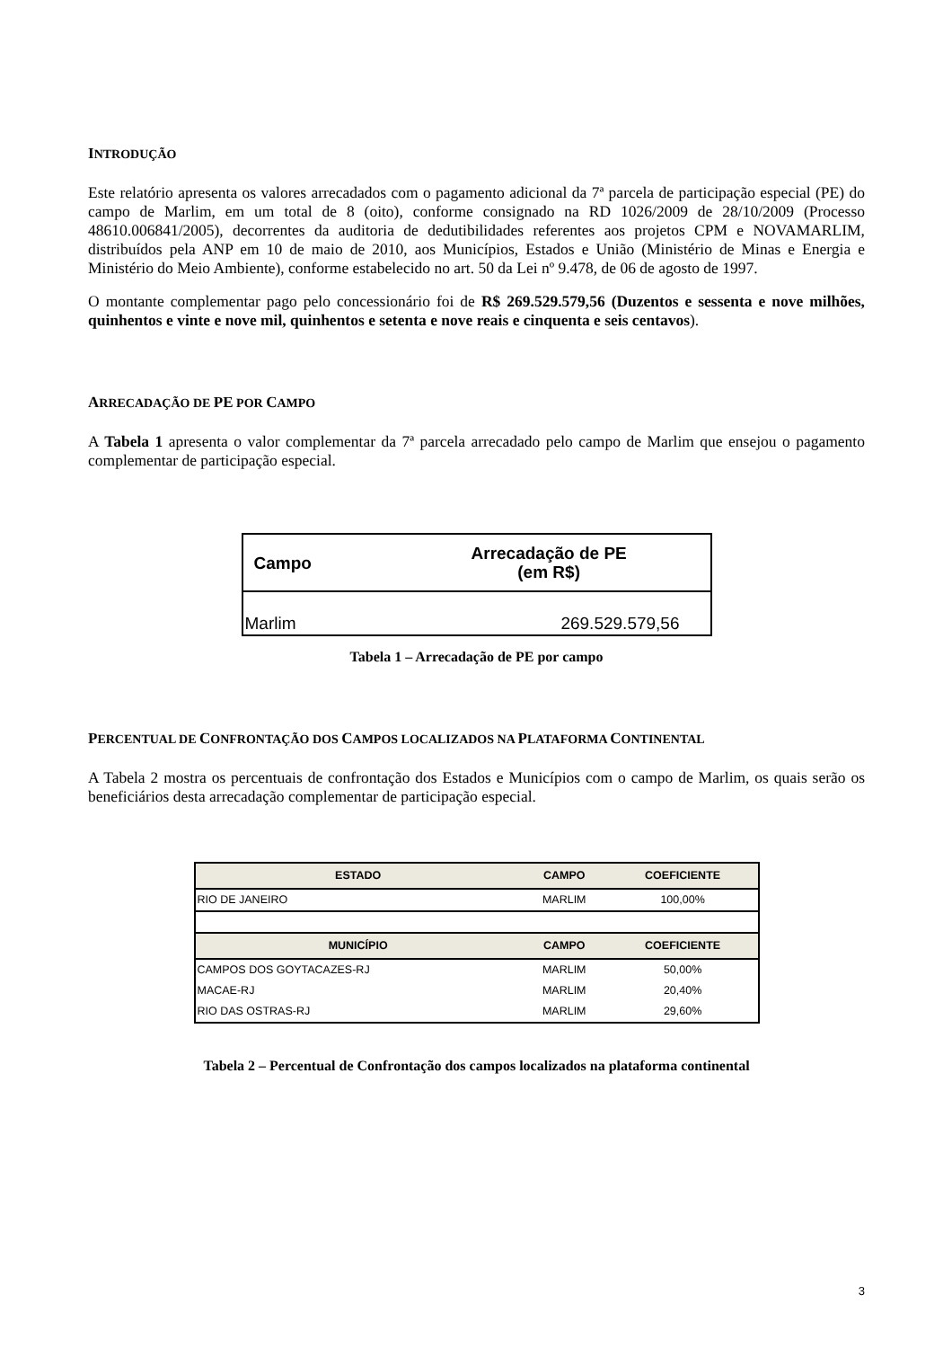INTRODUÇÃO
Este relatório apresenta os valores arrecadados com o pagamento adicional da 7ª parcela de participação especial (PE) do campo de Marlim, em um total de 8 (oito), conforme consignado na RD 1026/2009 de 28/10/2009 (Processo 48610.006841/2005), decorrentes da auditoria de dedutibilidades referentes aos projetos CPM e NOVAMARLIM, distribuídos pela ANP em 10 de maio de 2010, aos Municípios, Estados e União (Ministério de Minas e Energia e Ministério do Meio Ambiente), conforme estabelecido no art. 50 da Lei nº 9.478, de 06 de agosto de 1997.
O montante complementar pago pelo concessionário foi de R$ 269.529.579,56 (Duzentos e sessenta e nove milhões, quinhentos e vinte e nove mil, quinhentos e setenta e nove reais e cinquenta e seis centavos).
ARRECADAÇÃO DE PE POR CAMPO
A Tabela 1 apresenta o valor complementar da 7ª parcela arrecadado pelo campo de Marlim que ensejou o pagamento complementar de participação especial.
| Campo | Arrecadação de PE (em R$) |
| --- | --- |
| Marlim | 269.529.579,56 |
Tabela 1 – Arrecadação de PE por campo
PERCENTUAL DE CONFRONTAÇÃO DOS CAMPOS LOCALIZADOS NA PLATAFORMA CONTINENTAL
A Tabela 2 mostra os percentuais de confrontação dos Estados e Municípios com o campo de Marlim, os quais serão os beneficiários desta arrecadação complementar de participação especial.
| ESTADO | CAMPO | COEFICIENTE |
| --- | --- | --- |
| RIO DE JANEIRO | MARLIM | 100,00% |
| MUNICÍPIO | CAMPO | COEFICIENTE |
| CAMPOS DOS GOYTACAZES-RJ | MARLIM | 50,00% |
| MACAE-RJ | MARLIM | 20,40% |
| RIO DAS OSTRAS-RJ | MARLIM | 29,60% |
Tabela 2 – Percentual de Confrontação dos campos localizados na plataforma continental
3